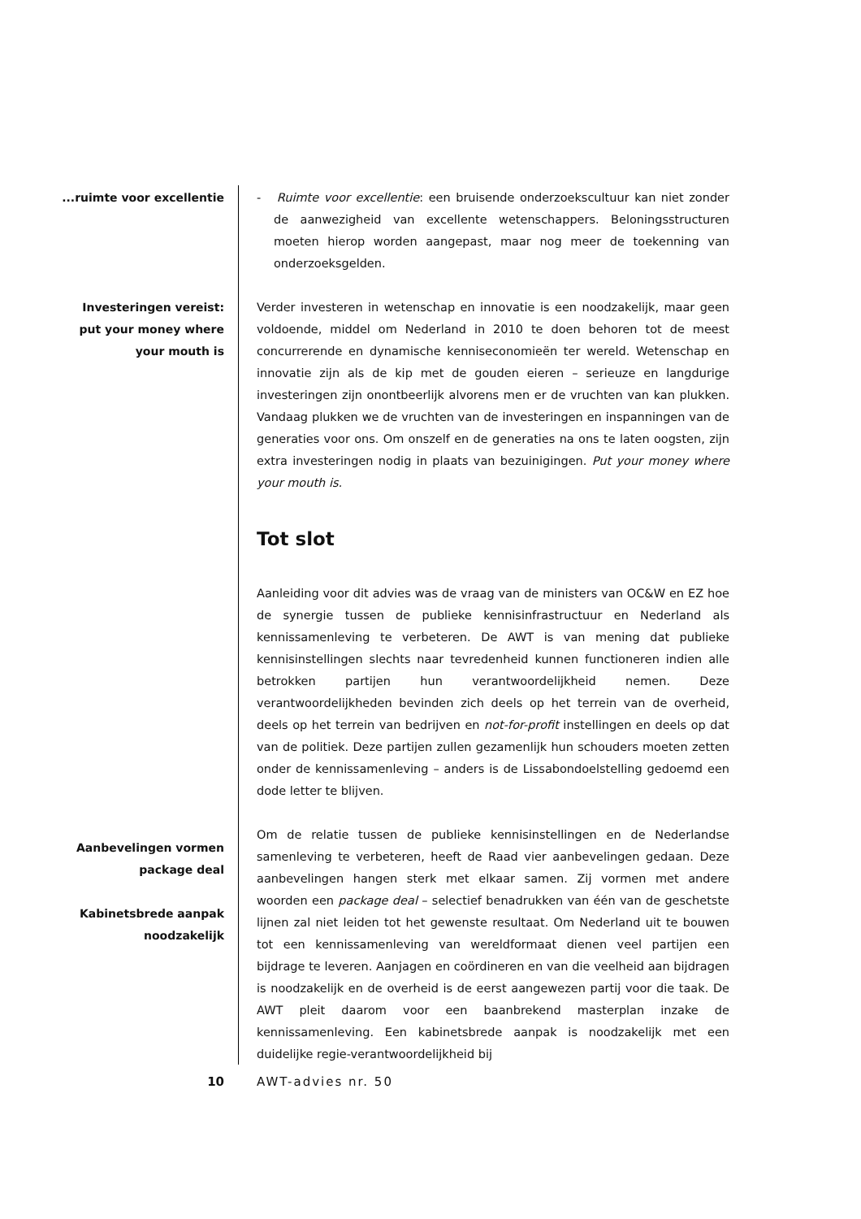...ruimte voor excellentie
Investeringen vereist:
put your money where
your mouth is
- Ruimte voor excellentie: een bruisende onderzoekscultuur kan niet zonder de aanwezigheid van excellente wetenschappers. Beloningsstructuren moeten hierop worden aangepast, maar nog meer de toekenning van onderzoeksgelden.
Verder investeren in wetenschap en innovatie is een noodzakelijk, maar geen voldoende, middel om Nederland in 2010 te doen behoren tot de meest concurrerende en dynamische kenniseconomieën ter wereld. Wetenschap en innovatie zijn als de kip met de gouden eieren – serieuze en langdurige investeringen zijn onontbeerlijk alvorens men er de vruchten van kan plukken. Vandaag plukken we de vruchten van de investeringen en inspanningen van de generaties voor ons. Om onszelf en de generaties na ons te laten oogsten, zijn extra investeringen nodig in plaats van bezuinigingen. Put your money where your mouth is.
Tot slot
Aanleiding voor dit advies was de vraag van de ministers van OC&W en EZ hoe de synergie tussen de publieke kennisinfrastructuur en Nederland als kennissamenleving te verbeteren. De AWT is van mening dat publieke kennisinstellingen slechts naar tevredenheid kunnen functioneren indien alle betrokken partijen hun verantwoordelijkheid nemen. Deze verantwoordelijkheden bevinden zich deels op het terrein van de overheid, deels op het terrein van bedrijven en not-for-profit instellingen en deels op dat van de politiek. Deze partijen zullen gezamenlijk hun schouders moeten zetten onder de kennissamenleving – anders is de Lissabondoelstelling gedoemd een dode letter te blijven.
Om de relatie tussen de publieke kennisinstellingen en de Nederlandse samenleving te verbeteren, heeft de Raad vier aanbevelingen gedaan. Deze aanbevelingen hangen sterk met elkaar samen. Zij vormen met andere woorden een package deal – selectief benadrukken van één van de geschetste lijnen zal niet leiden tot het gewenste resultaat. Om Nederland uit te bouwen tot een kennissamenleving van wereldformaat dienen veel partijen een bijdrage te leveren. Aanjagen en coördineren en van die veelheid aan bijdragen is noodzakelijk en de overheid is de eerst aangewezen partij voor die taak. De AWT pleit daarom voor een baanbrekend masterplan inzake de kennissamenleving. Een kabinetsbrede aanpak is noodzakelijk met een duidelijke regie-verantwoordelijkheid bij
Aanbevelingen vormen
package deal
Kabinetsbrede aanpak
noodzakelijk
10 AWT-advies nr. 50